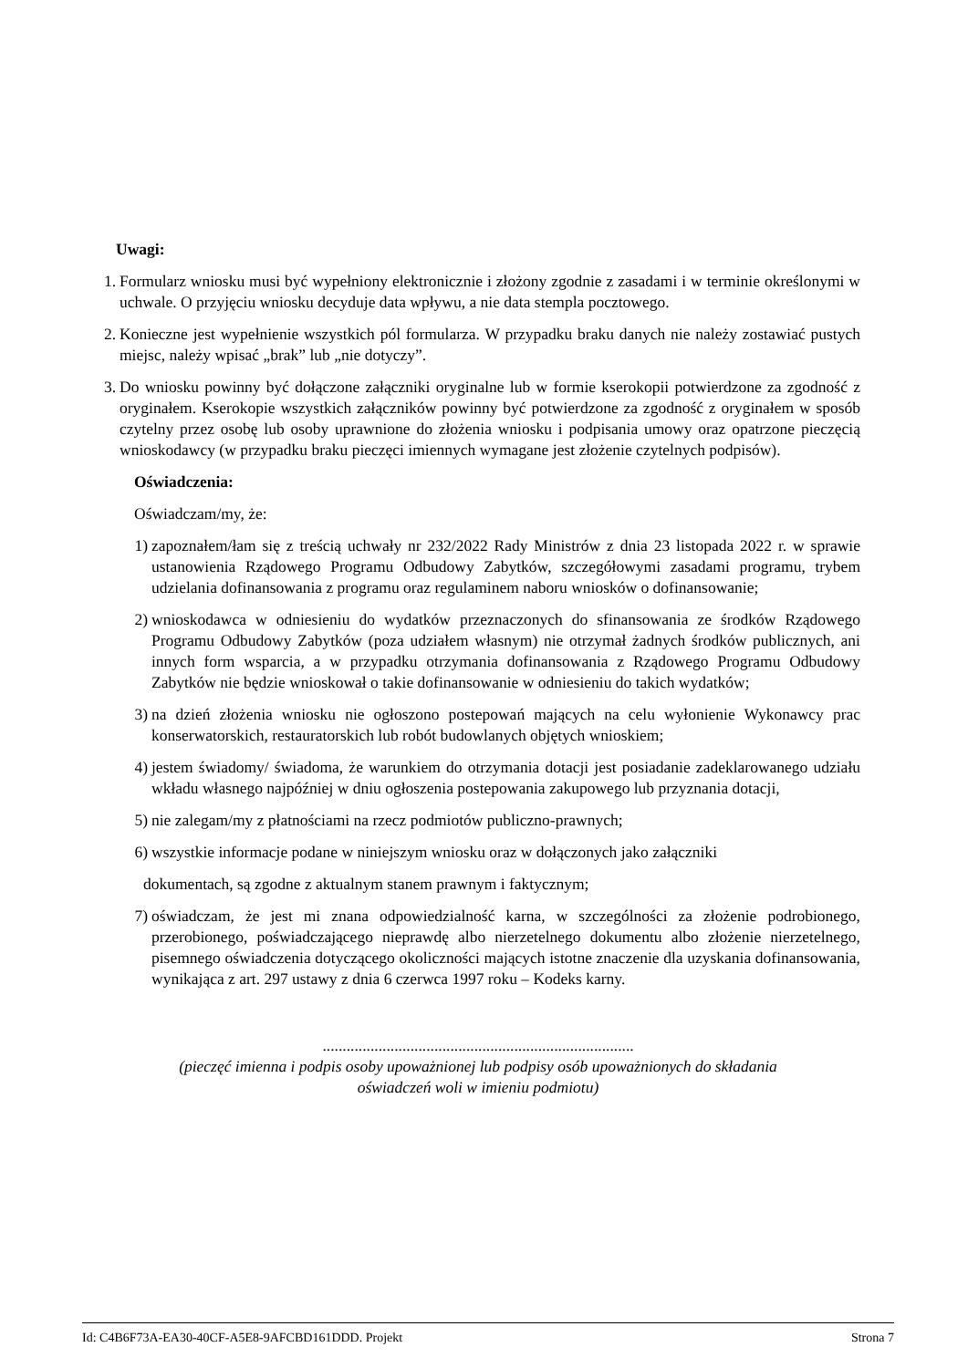Uwagi:
1. Formularz wniosku musi być wypełniony elektronicznie i złożony zgodnie z zasadami i w terminie określonymi w uchwale. O przyjęciu wniosku decyduje data wpływu, a nie data stempla pocztowego.
2. Konieczne jest wypełnienie wszystkich pól formularza. W przypadku braku danych nie należy zostawiać pustych miejsc, należy wpisać „brak” lub „nie dotyczy”.
3. Do wniosku powinny być dołączone załączniki oryginalne lub w formie kserokopii potwierdzone za zgodność z oryginałem. Kserokopie wszystkich załączników powinny być potwierdzone za zgodność z oryginałem w sposób czytelny przez osobę lub osoby uprawnione do złożenia wniosku i podpisania umowy oraz opatrzone pieczęcią wnioskodawcy (w przypadku braku pieczęci imiennych wymagane jest złożenie czytelnych podpisów).
Oświadczenia:
Oświadczam/my, że:
1) zapoznałem/łam się z treścią uchwały nr 232/2022 Rady Ministrów z dnia 23 listopada 2022 r. w sprawie ustanowienia Rządowego Programu Odbudowy Zabytków, szczegółowymi zasadami programu, trybem udzielania dofinansowania z programu oraz regulaminem naboru wniosków o dofinansowanie;
2) wnioskodawca w odniesieniu do wydatków przeznaczonych do sfinansowania ze środków Rządowego Programu Odbudowy Zabytków (poza udziałem własnym) nie otrzymał żadnych środków publicznych, ani innych form wsparcia, a w przypadku otrzymania dofinansowania z Rządowego Programu Odbudowy Zabytków nie będzie wnioskował o takie dofinansowanie w odniesieniu do takich wydatków;
3) na dzień złożenia wniosku nie ogłoszono postepowań mających na celu wyłonienie Wykonawcy prac konserwatorskich, restauratorskich lub robót budowlanych objętych wnioskiem;
4) jestem świadomy/ świadoma, że warunkiem do otrzymania dotacji jest posiadanie zadeklarowanego udziału wkładu własnego najpóźniej w dniu ogłoszenia postepowania zakupowego lub przyznania dotacji,
5) nie zalegam/my z płatnościami na rzecz podmiotów publiczno-prawnych;
6) wszystkie informacje podane w niniejszym wniosku oraz w dołączonych jako załączniki
dokumentach, są zgodne z aktualnym stanem prawnym i faktycznym;
7) oświadczam, że jest mi znana odpowiedzialność karna, w szczególności za złożenie podrobionego, przerobionego, poświadczającego nieprawdę albo nierzetelnego dokumentu albo złożenie nierzetelnego, pisemnego oświadczenia dotyczącego okoliczności mających istotne znaczenie dla uzyskania dofinansowania, wynikająca z art. 297 ustawy z dnia 6 czerwca 1997 roku – Kodeks karny.
..............................................................................
(pieczęć imienna i podpis osoby upoważnionej lub podpisy osób upoważnionych do składania
oświadczeń woli w imieniu podmiotu)
Id: C4B6F73A-EA30-40CF-A5E8-9AFCBD161DDD. Projekt Strona 7